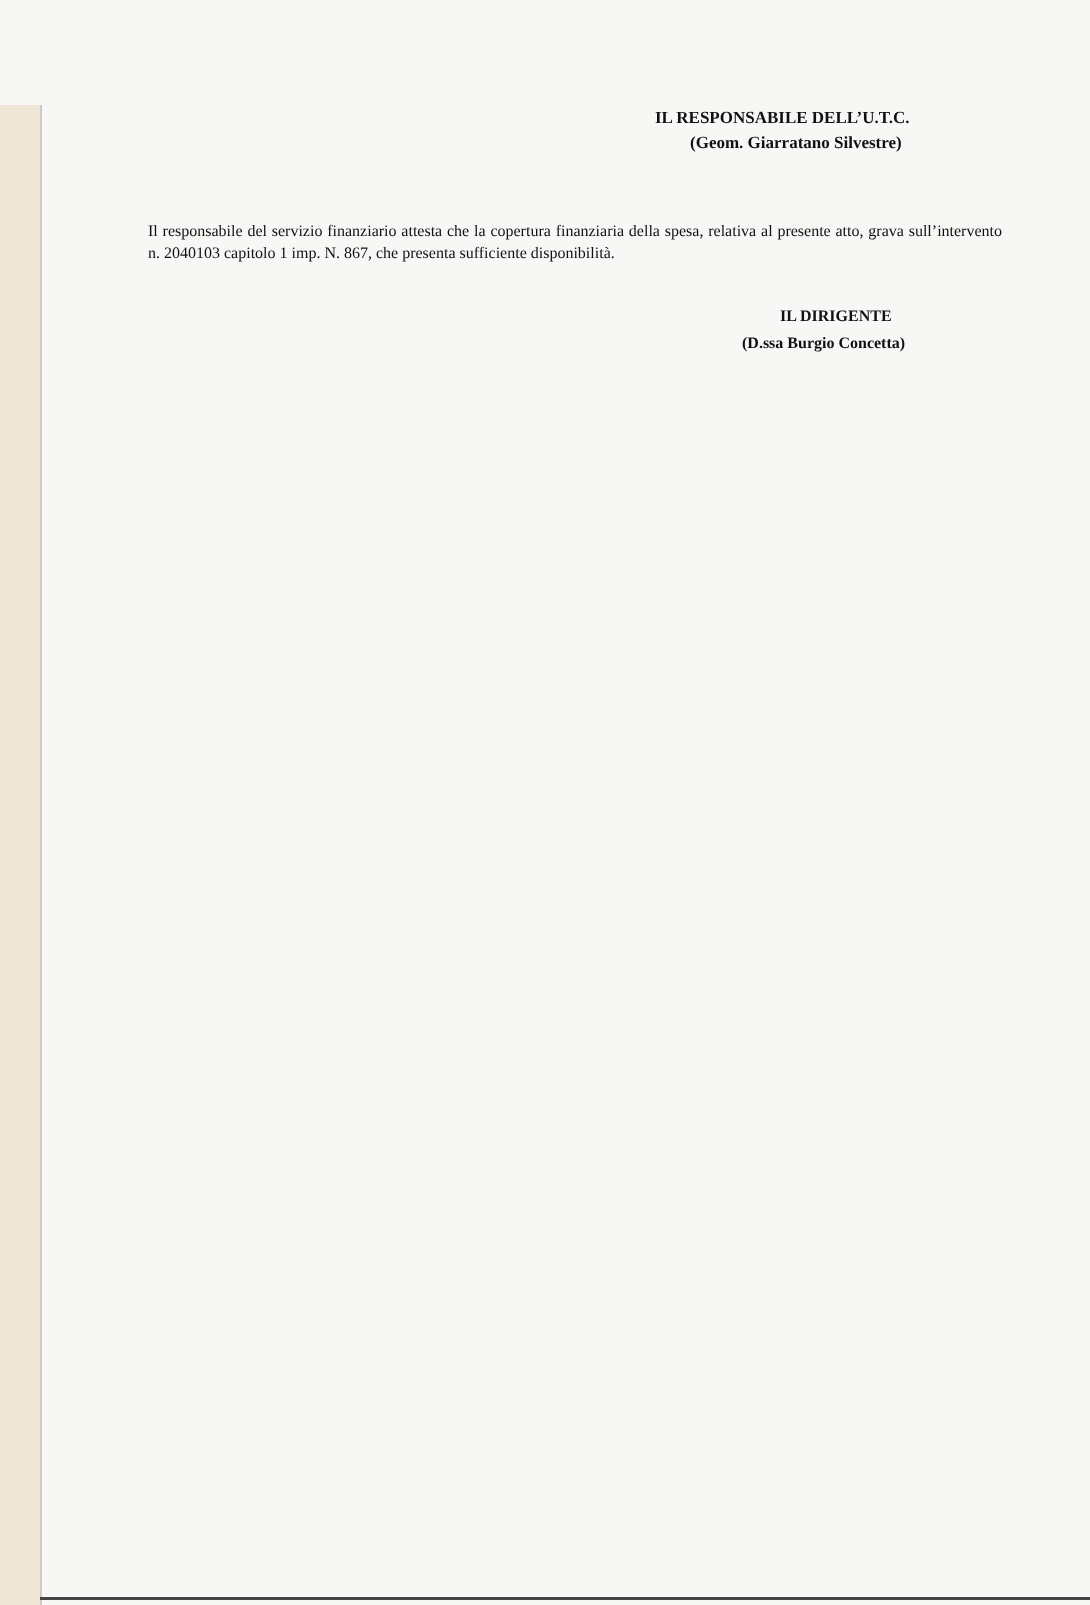IL RESPONSABILE DELL’U.T.C.
(Geom. Giarratano Silvestre)
Il responsabile del servizio finanziario attesta che la copertura finanziaria della spesa, relativa al presente atto, grava sull’intervento n. 2040103 capitolo 1 imp. N. 867, che presenta sufficiente disponibilità.
IL DIRIGENTE
(D.ssa Burgio Concetta)